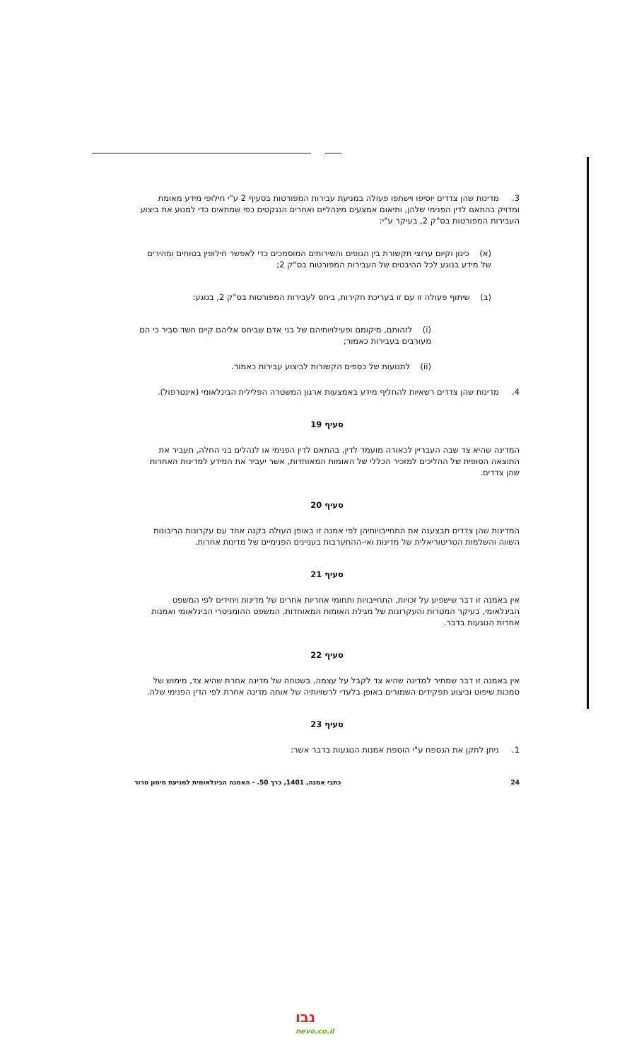3. מדינות שהן צדדים יוסיפו וישתפו פעולה במניעת עבירות המפורטות בסעיף 2 ע"י חילופי מידע מאומת ומדויק בהתאם לדין הפנימי שלהן, ותיאום אמצעים מינהליים ואחרים הננקטים כפי שמתאים כדי למנוע את ביצוע העבירות המפורטות בס"ק 2, בעיקר ע"י:
(א) כינון וקיום ערוצי תקשורת בין הגופים והשירותים המוסמכים כדי לאפשר חילופין בטוחים ומהירים של מידע בנוגע לכל ההיבטים של העבירות המפורטות בס"ק 2;
(ב) שיתוף פעולה זו עם זו בעריכת חקירות, ביחס לעבירות המפורטות בס"ק 2, בנוגע:
(i) לזהותם, מיקומם ופעילויותיהם של בני אדם שביחס אליהם קיים חשד סביר כי הם מעורבים בעבירות כאמור;
(ii) לתנועות של כספים הקשורות לביצוע עבירות כאמור.
4. מדינות שהן צדדים רשאיות להחליף מידע באמצעות ארגון המשטרה הפלילית הבינלאומי (אינטרפול).
סעיף 19
המדינה שהיא צד שבה העבריין לכאורה מועמד לדין, בהתאם לדין הפנימי או לנהלים בני החלה, תעביר את התוצאה הסופית של ההליכים למזכיר הכללי של האומות המאוחדות, אשר יעביר את המידע למדינות האחרות שהן צדדים.
סעיף 20
המדינות שהן צדדים תבצענה את התחייבויותיהן לפי אמנה זו באופן העולה בקנה אחד עם עקרונות הריבונות השווה והשלמות הטריטוריאלית של מדינות ואי-ההתערבות בעניינים הפנימיים של מדינות אחרות.
סעיף 21
אין באמנה זו דבר שישפיע על זכויות, התחייבויות ותחומי אחריות אחרים של מדינות ויחידים לפי המשפט הבינלאומי, בעיקר המטרות והעקרונות של מגילת האומות המאוחדות, המשפט ההומניטרי הבינלאומי ואמנות אחרות הנוגעות בדבר.
סעיף 22
אין באמנה זו דבר שמתיר למדינה שהיא צד לקבל על עצמה, בשטחה של מדינה אחרת שהיא צד, מימוש של סמכות שיפוט וביצוע תפקידים השמורים באופן בלעדי לרשויותיה של אותה מדינה אחרת לפי הדין הפנימי שלה.
סעיף 23
1. ניתן לתקן את הנספח ע"י הוספת אמנות הנוגעות בדבר אשר:
24 כתבי אמנה, 1401, כרך 50. - האמנה הבינלאומית למניעת מימון טרור
נבו
nevo.co.il